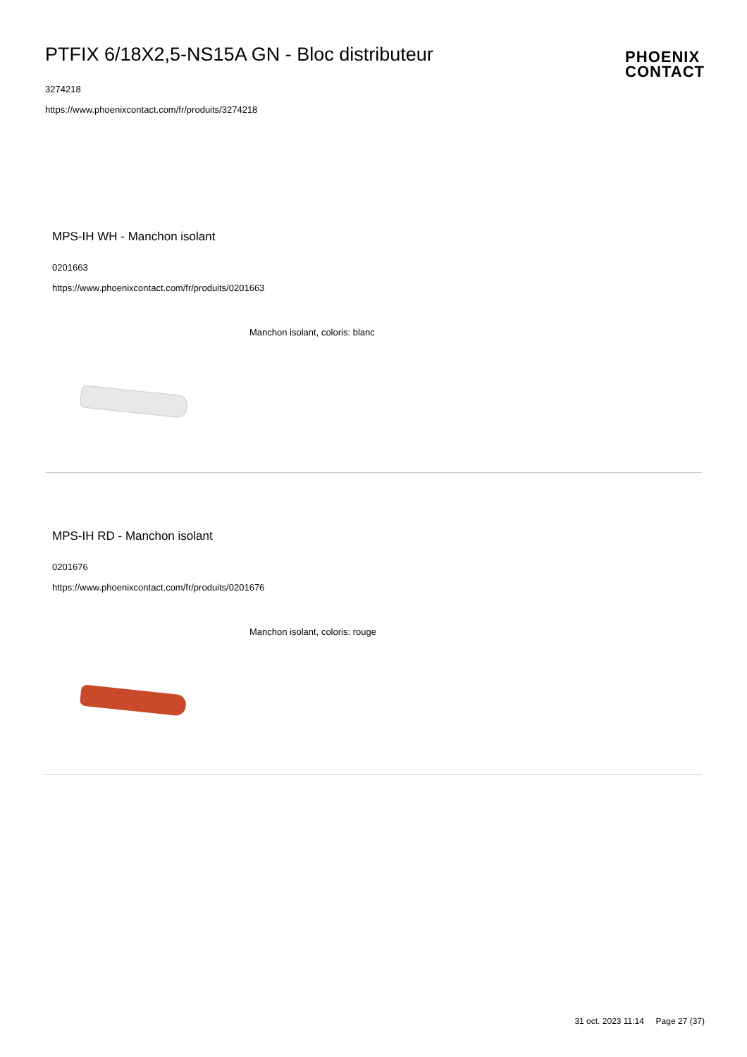PTFIX 6/18X2,5-NS15A GN - Bloc distributeur
3274218
https://www.phoenixcontact.com/fr/produits/3274218
PHOENIX
CONTACT
MPS-IH WH - Manchon isolant
0201663
https://www.phoenixcontact.com/fr/produits/0201663
Manchon isolant, coloris: blanc
MPS-IH RD - Manchon isolant
0201676
https://www.phoenixcontact.com/fr/produits/0201676
Manchon isolant, coloris: rouge
31 oct. 2023 11:14 Page 27 (37)